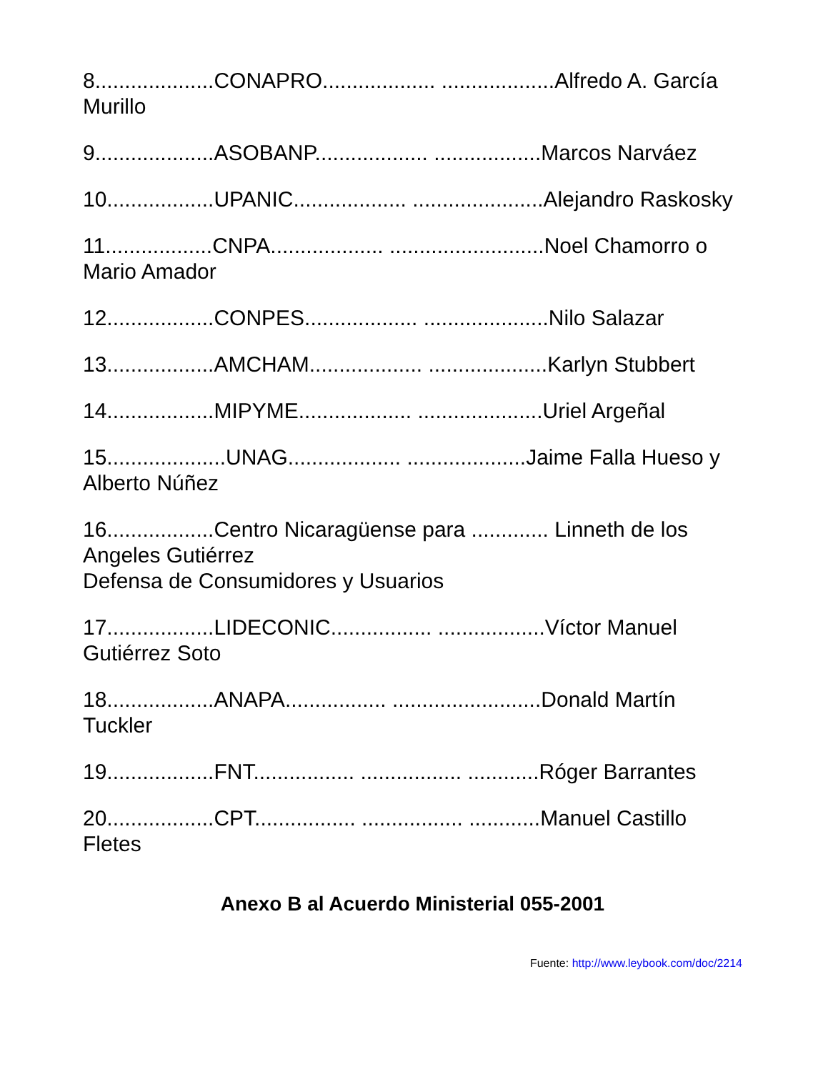8....................CONAPRO................... ...................Alfredo A. García Murillo
9....................ASOBANP................... ..................Marcos Narváez
10..................UPANIC................... ......................Alejandro Raskosky
11..................CNPA................... ..........................Noel Chamorro o Mario Amador
12..................CONPES................... .....................Nilo Salazar
13..................AMCHAM................... ....................Karlyn Stubbert
14..................MIPYME................... .....................Uriel Argeñal
15....................UNAG................... ....................Jaime Falla Hueso y Alberto Núñez
16..................Centro Nicaragüense para ............. Linneth de los Angeles Gutiérrez
Defensa de Consumidores y Usuarios
17..................LIDECONIC................. ..................Víctor Manuel Gutiérrez Soto
18..................ANAPA................. .........................Donald Martín Tuckler
19..................FNT................. ................. ............Róger Barrantes
20..................CPT................. ................. ............Manuel Castillo Fletes
Anexo B al Acuerdo Ministerial 055-2001
Fuente: http://www.leybook.com/doc/2214